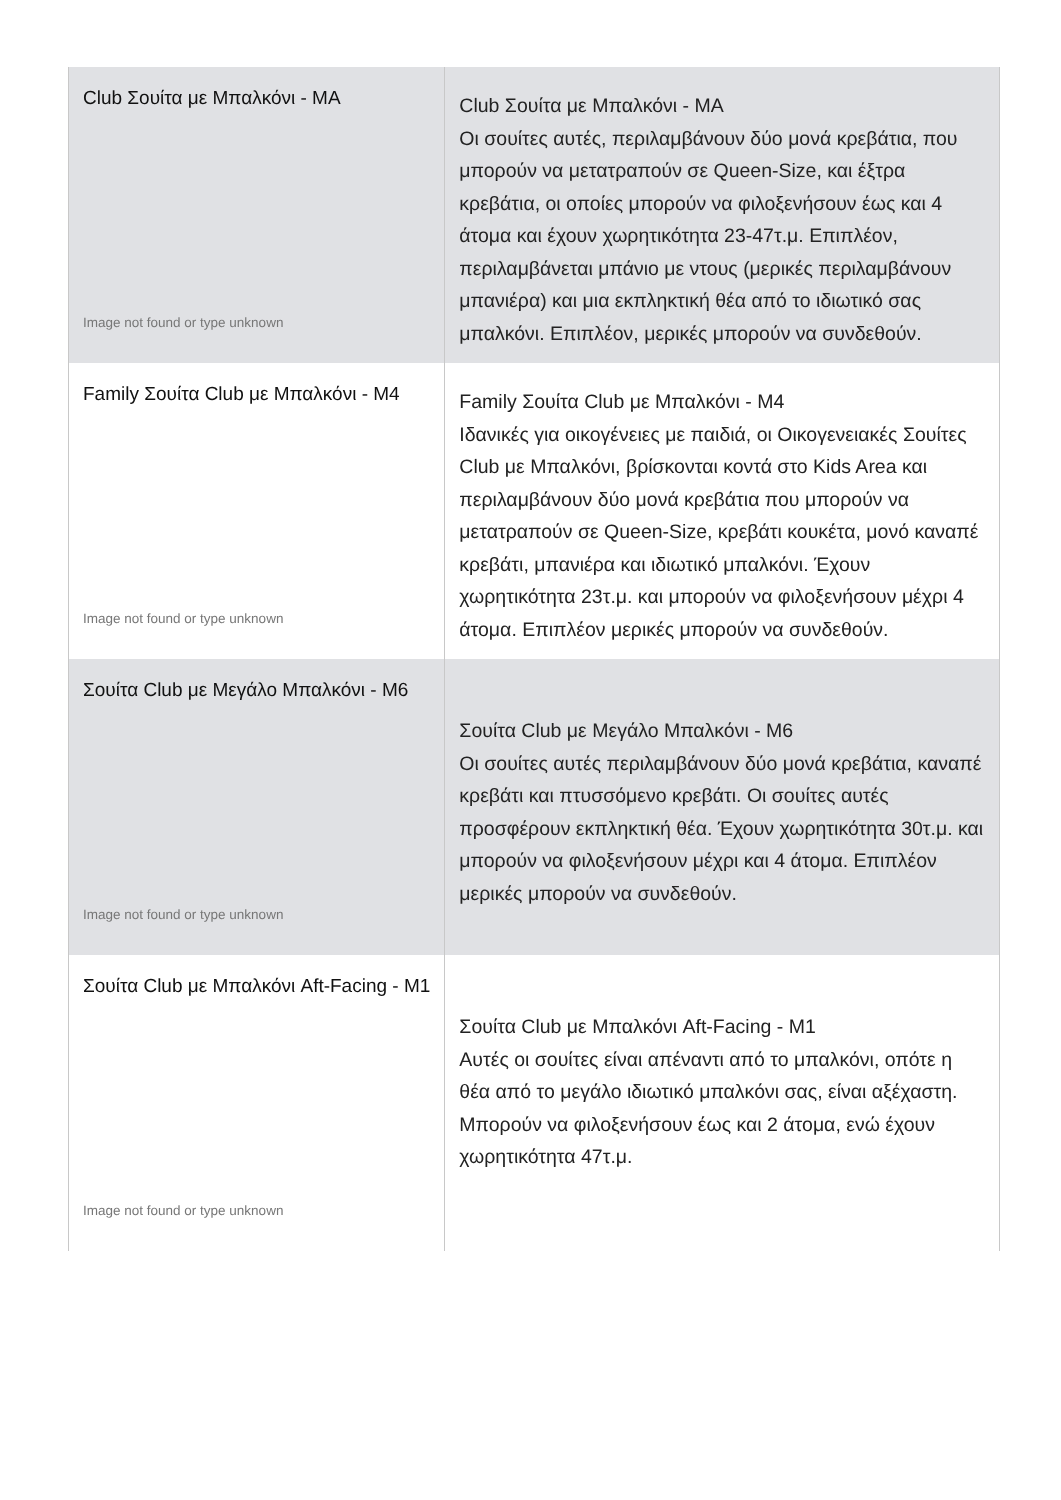| Club Σουίτα με Μπαλκόνι - MA Image not found or type unknown | Club Σουίτα με Μπαλκόνι - MA Οι σουίτες αυτές, περιλαμβάνουν δύο μονά κρεβάτια, που μπορούν να μετατραπούν σε Queen-Size, και έξτρα κρεβάτια, οι οποίες μπορούν να φιλοξενήσουν έως και 4 άτομα και έχουν χωρητικότητα 23-47τ.μ. Επιπλέον, περιλαμβάνεται μπάνιο με ντους (μερικές περιλαμβάνουν μπανιέρα) και μια εκπληκτική θέα από το ιδιωτικό σας μπαλκόνι. Επιπλέον, μερικές μπορούν να συνδεθούν. |
| Family Σουίτα Club με Μπαλκόνι - M4 Image not found or type unknown | Family Σουίτα Club με Μπαλκόνι - M4 Ιδανικές για οικογένειες με παιδιά, οι Οικογενειακές Σουίτες Club με Μπαλκόνι, βρίσκονται κοντά στο Kids Area και περιλαμβάνουν δύο μονά κρεβάτια που μπορούν να μετατραπούν σε Queen-Size, κρεβάτι κουκέτα, μονό καναπέ κρεβάτι, μπανιέρα και ιδιωτικό μπαλκόνι. Έχουν χωρητικότητα 23τ.μ. και μπορούν να φιλοξενήσουν μέχρι 4 άτομα. Επιπλέον μερικές μπορούν να συνδεθούν. |
| Σουίτα Club με Μεγάλο Μπαλκόνι - M6 Image not found or type unknown | Σουίτα Club με Μεγάλο Μπαλκόνι - M6 Οι σουίτες αυτές περιλαμβάνουν δύο μονά κρεβάτια, καναπέ κρεβάτι και πτυσσόμενο κρεβάτι. Οι σουίτες αυτές προσφέρουν εκπληκτική θέα. Έχουν χωρητικότητα 30τ.μ. και μπορούν να φιλοξενήσουν μέχρι και 4 άτομα. Επιπλέον μερικές μπορούν να συνδεθούν. |
| Σουίτα Club με Μπαλκόνι Aft-Facing - M1 Image not found or type unknown | Σουίτα Club με Μπαλκόνι Aft-Facing - M1 Αυτές οι σουίτες είναι απέναντι από το μπαλκόνι, οπότε η θέα από το μεγάλο ιδιωτικό μπαλκόνι σας, είναι αξέχαστη. Μπορούν να φιλοξενήσουν έως και 2 άτομα, ενώ έχουν χωρητικότητα 47τ.μ. |